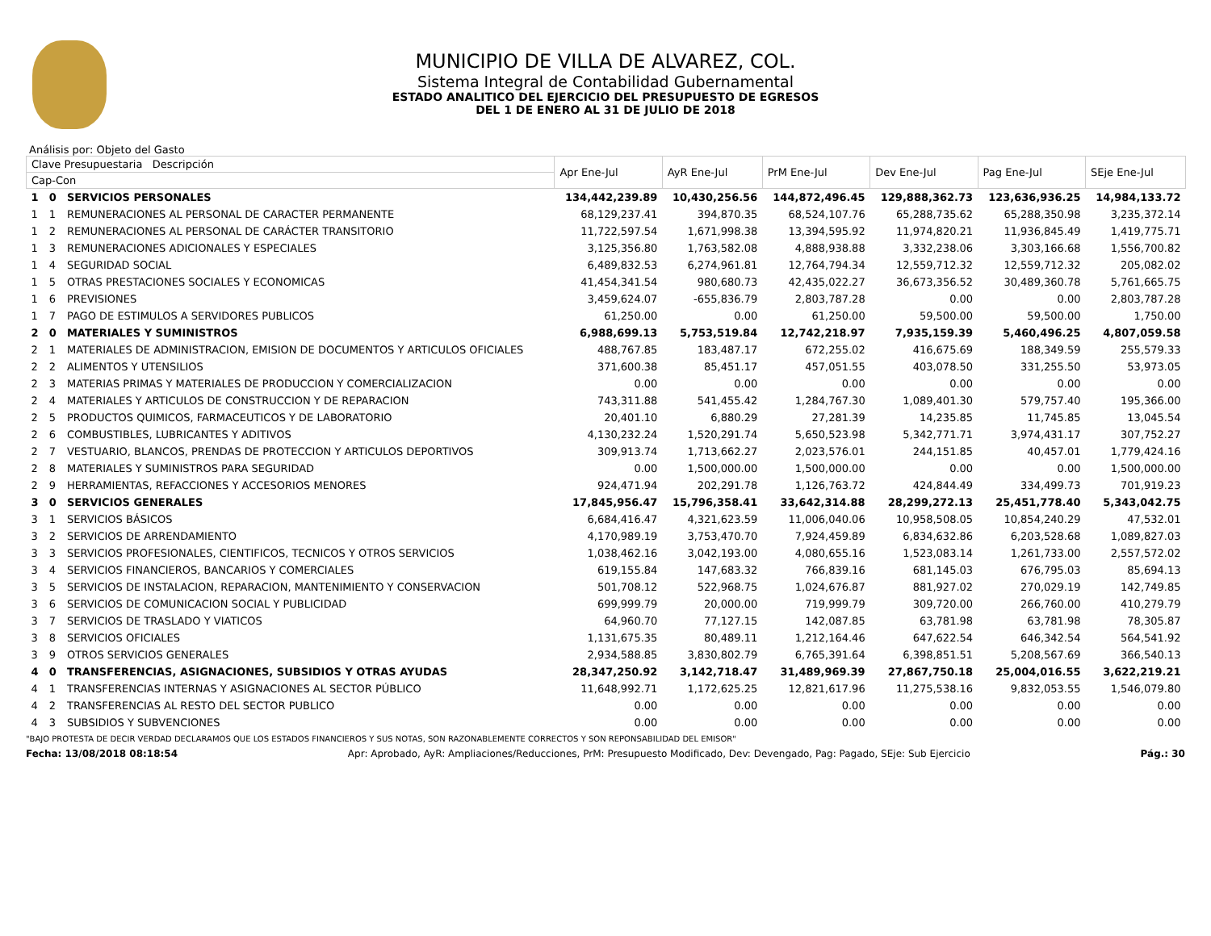MUNICIPIO DE VILLA DE ALVAREZ, COL.
Sistema Integral de Contabilidad Gubernamental
ESTADO ANALITICO DEL EJERCICIO DEL PRESUPUESTO DE EGRESOS
DEL 1 DE ENERO AL 31 DE JULIO DE 2018
Análisis por: Objeto del Gasto
| Clave Presupuestaria Descripción | | | Apr Ene-Jul | AyR Ene-Jul | PrM Ene-Jul | Dev Ene-Jul | Pag Ene-Jul | SEje Ene-Jul |
| --- | --- | --- | --- | --- | --- | --- | --- | --- |
| Cap-Con | | | | | | | | |
| 1 | 0 | SERVICIOS PERSONALES | 134,442,239.89 | 10,430,256.56 | 144,872,496.45 | 129,888,362.73 | 123,636,936.25 | 14,984,133.72 |
| 1 | 1 | REMUNERACIONES AL PERSONAL DE CARACTER PERMANENTE | 68,129,237.41 | 394,870.35 | 68,524,107.76 | 65,288,735.62 | 65,288,350.98 | 3,235,372.14 |
| 1 | 2 | REMUNERACIONES AL PERSONAL DE CARÁCTER TRANSITORIO | 11,722,597.54 | 1,671,998.38 | 13,394,595.92 | 11,974,820.21 | 11,936,845.49 | 1,419,775.71 |
| 1 | 3 | REMUNERACIONES ADICIONALES Y ESPECIALES | 3,125,356.80 | 1,763,582.08 | 4,888,938.88 | 3,332,238.06 | 3,303,166.68 | 1,556,700.82 |
| 1 | 4 | SEGURIDAD SOCIAL | 6,489,832.53 | 6,274,961.81 | 12,764,794.34 | 12,559,712.32 | 12,559,712.32 | 205,082.02 |
| 1 | 5 | OTRAS PRESTACIONES SOCIALES Y ECONOMICAS | 41,454,341.54 | 980,680.73 | 42,435,022.27 | 36,673,356.52 | 30,489,360.78 | 5,761,665.75 |
| 1 | 6 | PREVISIONES | 3,459,624.07 | -655,836.79 | 2,803,787.28 | 0.00 | 0.00 | 2,803,787.28 |
| 1 | 7 | PAGO DE ESTIMULOS A SERVIDORES PUBLICOS | 61,250.00 | 0.00 | 61,250.00 | 59,500.00 | 59,500.00 | 1,750.00 |
| 2 | 0 | MATERIALES Y SUMINISTROS | 6,988,699.13 | 5,753,519.84 | 12,742,218.97 | 7,935,159.39 | 5,460,496.25 | 4,807,059.58 |
| 2 | 1 | MATERIALES DE ADMINISTRACION, EMISION DE DOCUMENTOS Y ARTICULOS OFICIALES | 488,767.85 | 183,487.17 | 672,255.02 | 416,675.69 | 188,349.59 | 255,579.33 |
| 2 | 2 | ALIMENTOS Y UTENSILIOS | 371,600.38 | 85,451.17 | 457,051.55 | 403,078.50 | 331,255.50 | 53,973.05 |
| 2 | 3 | MATERIAS PRIMAS Y MATERIALES DE PRODUCCION Y COMERCIALIZACION | 0.00 | 0.00 | 0.00 | 0.00 | 0.00 | 0.00 |
| 2 | 4 | MATERIALES Y ARTICULOS DE CONSTRUCCION Y DE REPARACION | 743,311.88 | 541,455.42 | 1,284,767.30 | 1,089,401.30 | 579,757.40 | 195,366.00 |
| 2 | 5 | PRODUCTOS QUIMICOS, FARMACEUTICOS Y DE LABORATORIO | 20,401.10 | 6,880.29 | 27,281.39 | 14,235.85 | 11,745.85 | 13,045.54 |
| 2 | 6 | COMBUSTIBLES, LUBRICANTES Y ADITIVOS | 4,130,232.24 | 1,520,291.74 | 5,650,523.98 | 5,342,771.71 | 3,974,431.17 | 307,752.27 |
| 2 | 7 | VESTUARIO, BLANCOS, PRENDAS DE PROTECCION Y ARTICULOS DEPORTIVOS | 309,913.74 | 1,713,662.27 | 2,023,576.01 | 244,151.85 | 40,457.01 | 1,779,424.16 |
| 2 | 8 | MATERIALES Y SUMINISTROS PARA SEGURIDAD | 0.00 | 1,500,000.00 | 1,500,000.00 | 0.00 | 0.00 | 1,500,000.00 |
| 2 | 9 | HERRAMIENTAS, REFACCIONES Y ACCESORIOS MENORES | 924,471.94 | 202,291.78 | 1,126,763.72 | 424,844.49 | 334,499.73 | 701,919.23 |
| 3 | 0 | SERVICIOS GENERALES | 17,845,956.47 | 15,796,358.41 | 33,642,314.88 | 28,299,272.13 | 25,451,778.40 | 5,343,042.75 |
| 3 | 1 | SERVICIOS BÁSICOS | 6,684,416.47 | 4,321,623.59 | 11,006,040.06 | 10,958,508.05 | 10,854,240.29 | 47,532.01 |
| 3 | 2 | SERVICIOS DE ARRENDAMIENTO | 4,170,989.19 | 3,753,470.70 | 7,924,459.89 | 6,834,632.86 | 6,203,528.68 | 1,089,827.03 |
| 3 | 3 | SERVICIOS PROFESIONALES, CIENTIFICOS, TECNICOS Y OTROS SERVICIOS | 1,038,462.16 | 3,042,193.00 | 4,080,655.16 | 1,523,083.14 | 1,261,733.00 | 2,557,572.02 |
| 3 | 4 | SERVICIOS FINANCIEROS, BANCARIOS Y COMERCIALES | 619,155.84 | 147,683.32 | 766,839.16 | 681,145.03 | 676,795.03 | 85,694.13 |
| 3 | 5 | SERVICIOS DE INSTALACION, REPARACION, MANTENIMIENTO Y CONSERVACION | 501,708.12 | 522,968.75 | 1,024,676.87 | 881,927.02 | 270,029.19 | 142,749.85 |
| 3 | 6 | SERVICIOS DE COMUNICACION SOCIAL Y PUBLICIDAD | 699,999.79 | 20,000.00 | 719,999.79 | 309,720.00 | 266,760.00 | 410,279.79 |
| 3 | 7 | SERVICIOS DE TRASLADO Y VIATICOS | 64,960.70 | 77,127.15 | 142,087.85 | 63,781.98 | 63,781.98 | 78,305.87 |
| 3 | 8 | SERVICIOS OFICIALES | 1,131,675.35 | 80,489.11 | 1,212,164.46 | 647,622.54 | 646,342.54 | 564,541.92 |
| 3 | 9 | OTROS SERVICIOS GENERALES | 2,934,588.85 | 3,830,802.79 | 6,765,391.64 | 6,398,851.51 | 5,208,567.69 | 366,540.13 |
| 4 | 0 | TRANSFERENCIAS, ASIGNACIONES, SUBSIDIOS Y OTRAS AYUDAS | 28,347,250.92 | 3,142,718.47 | 31,489,969.39 | 27,867,750.18 | 25,004,016.55 | 3,622,219.21 |
| 4 | 1 | TRANSFERENCIAS INTERNAS Y ASIGNACIONES AL SECTOR PÚBLICO | 11,648,992.71 | 1,172,625.25 | 12,821,617.96 | 11,275,538.16 | 9,832,053.55 | 1,546,079.80 |
| 4 | 2 | TRANSFERENCIAS AL RESTO DEL SECTOR PUBLICO | 0.00 | 0.00 | 0.00 | 0.00 | 0.00 | 0.00 |
| 4 | 3 | SUBSIDIOS Y SUBVENCIONES | 0.00 | 0.00 | 0.00 | 0.00 | 0.00 | 0.00 |
"BAJO PROTESTA DE DECIR VERDAD DECLARAMOS QUE LOS ESTADOS FINANCIEROS Y SUS NOTAS, SON RAZONABLEMENTE CORRECTOS Y SON REPONSABILIDAD DEL EMISOR"
Fecha: 13/08/2018 08:18:54 Apr: Aprobado, AyR: Ampliaciones/Reducciones, PrM: Presupuesto Modificado, Dev: Devengado, Pag: Pagado, SEje: Sub Ejercicio Pág.: 30